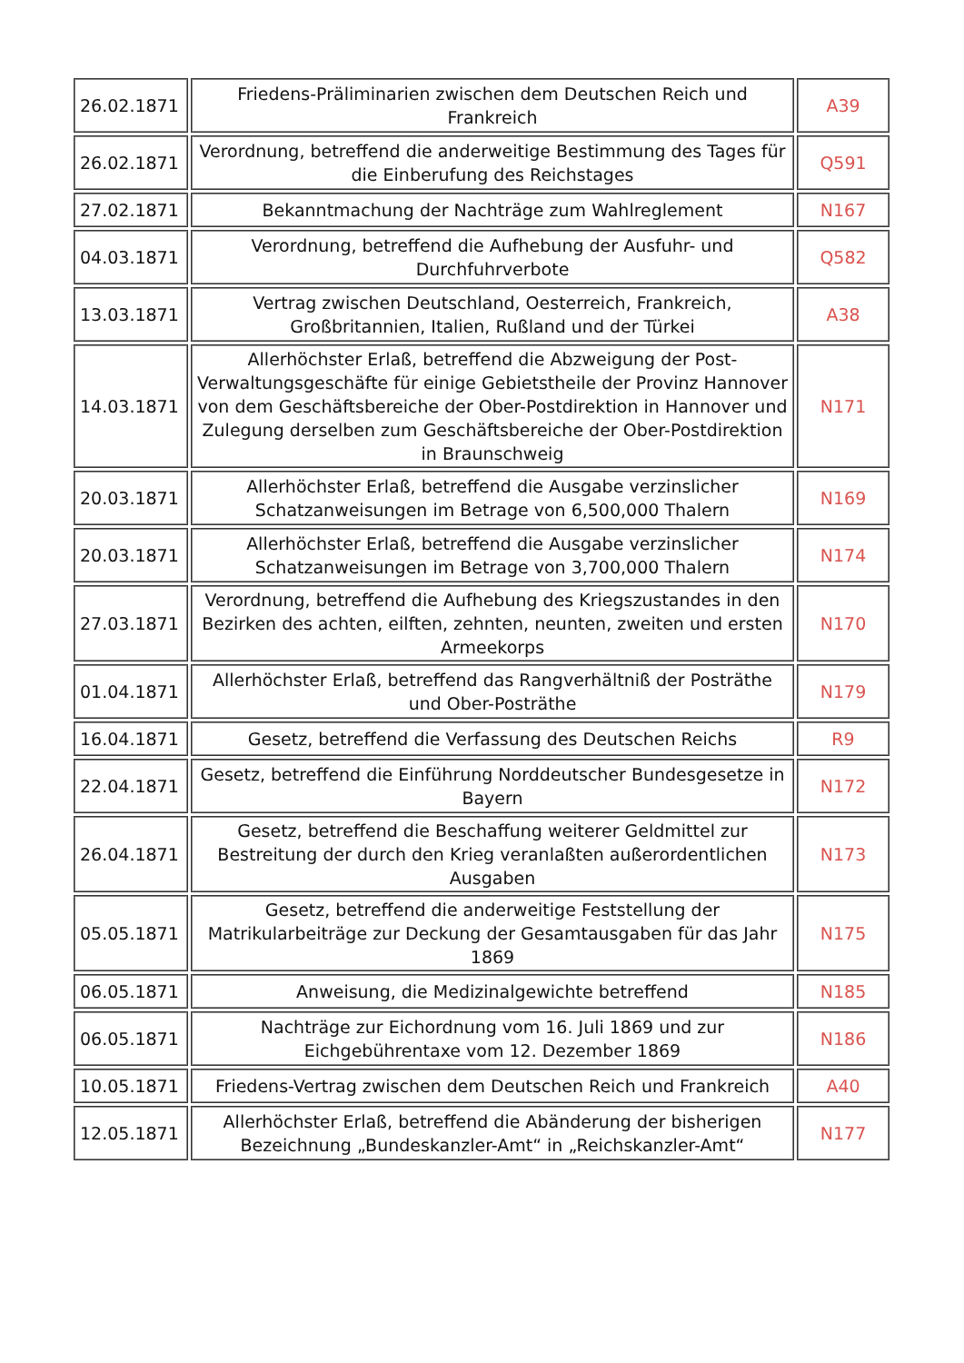| 26.02.1871 | Friedens-Präliminarien zwischen dem Deutschen Reich und Frankreich | A39 |
| 26.02.1871 | Verordnung, betreffend die anderweitige Bestimmung des Tages für die Einberufung des Reichstages | Q591 |
| 27.02.1871 | Bekanntmachung der Nachträge zum Wahlreglement | N167 |
| 04.03.1871 | Verordnung, betreffend die Aufhebung der Ausfuhr- und Durchfuhrverbote | Q582 |
| 13.03.1871 | Vertrag zwischen Deutschland, Oesterreich, Frankreich, Großbritannien, Italien, Rußland und der Türkei | A38 |
| 14.03.1871 | Allerhöchster Erlaß, betreffend die Abzweigung der Post-Verwaltungsgeschäfte für einige Gebietstheile der Provinz Hannover von dem Geschäftsbereiche der Ober-Postdirektion in Hannover und Zulegung derselben zum Geschäftsbereiche der Ober-Postdirektion in Braunschweig | N171 |
| 20.03.1871 | Allerhöchster Erlaß, betreffend die Ausgabe verzinslicher Schatzanweisungen im Betrage von 6,500,000 Thalern | N169 |
| 20.03.1871 | Allerhöchster Erlaß, betreffend die Ausgabe verzinslicher Schatzanweisungen im Betrage von 3,700,000 Thalern | N174 |
| 27.03.1871 | Verordnung, betreffend die Aufhebung des Kriegszustandes in den Bezirken des achten, eilften, zehnten, neunten, zweiten und ersten Armeekorps | N170 |
| 01.04.1871 | Allerhöchster Erlaß, betreffend das Rangverhältniß der Posträthe und Ober-Posträthe | N179 |
| 16.04.1871 | Gesetz, betreffend die Verfassung des Deutschen Reichs | R9 |
| 22.04.1871 | Gesetz, betreffend die Einführung Norddeutscher Bundesgesetze in Bayern | N172 |
| 26.04.1871 | Gesetz, betreffend die Beschaffung weiterer Geldmittel zur Bestreitung der durch den Krieg veranlaßten außerordentlichen Ausgaben | N173 |
| 05.05.1871 | Gesetz, betreffend die anderweitige Feststellung der Matrikularbeiträge zur Deckung der Gesamtausgaben für das Jahr 1869 | N175 |
| 06.05.1871 | Anweisung, die Medizinalgewichte betreffend | N185 |
| 06.05.1871 | Nachträge zur Eichordnung vom 16. Juli 1869 und zur Eichgebührentaxe vom 12. Dezember 1869 | N186 |
| 10.05.1871 | Friedens-Vertrag zwischen dem Deutschen Reich und Frankreich | A40 |
| 12.05.1871 | Allerhöchster Erlaß, betreffend die Abänderung der bisherigen Bezeichnung „Bundeskanzler-Amt“ in „Reichskanzler-Amt“ | N177 |